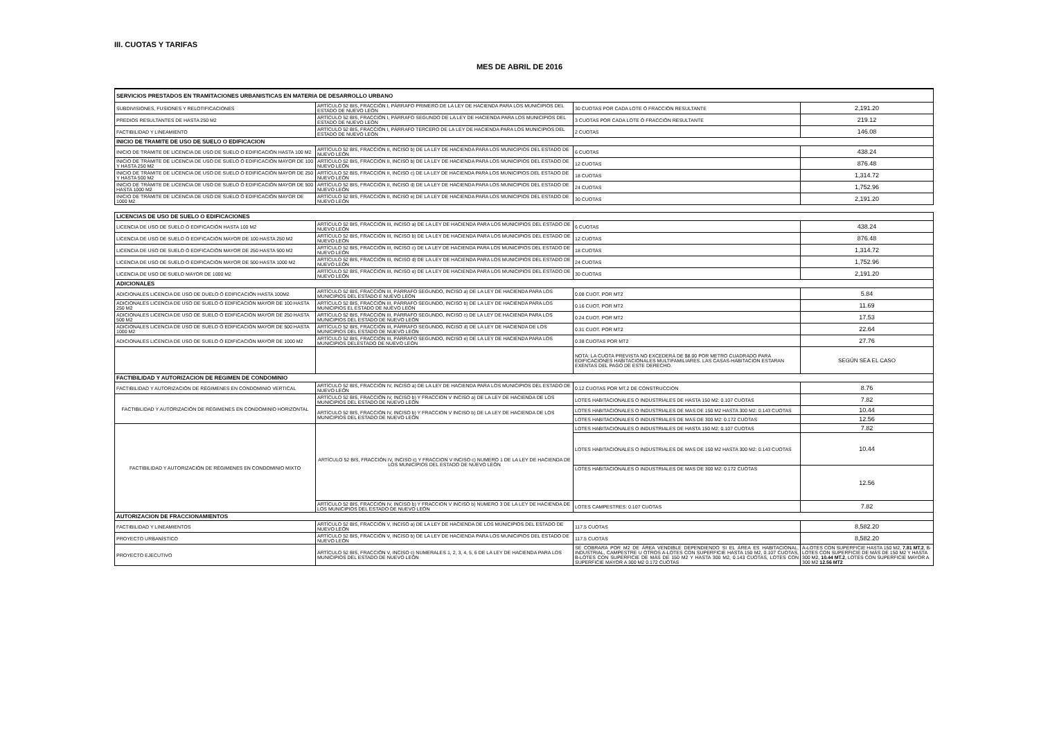III. CUOTAS Y TARIFAS
MES DE ABRIL DE 2016
| SERVICIOS PRESTADOS EN TRAMITACIONES URBANISTICAS EN MATERIA DE DESARROLLO URBANO | | | |
| SUBDIVISIONES, FUSIONES Y RELOTIFICACIONES | ARTÍCULO 52 BIS, FRACCIÓN I, PÁRRAFO PRIMERO DE LA LEY DE HACIENDA PARA LOS MUNICIPIOS DEL ESTADO DE NUEVO LEÓN | 30 CUOTAS POR CADA LOTE Ó FRACCIÓN RESULTANTE | 2,191.20 |
| PREDIOS RESULTANTES DE HASTA 250 M2 | ARTÍCULO 52 BIS, FRACCIÓN I, PÁRRAFO SEGUNDO DE LA LEY DE HACIENDA PARA LOS MUNICIPIOS DEL ESTADO DE NUEVO LEÓN | 3 CUOTAS POR CADA LOTE Ó FRACCIÓN RESULTANTE | 219.12 |
| FACTIBILIDAD Y LINEAMIENTO | ARTÍCULO 52 BIS, FRACCIÓN I, PÁRRAFO TERCERO DE LA LEY DE HACIENDA PARA LOS MUNICIPIOS DEL ESTADO DE NUEVO LEÓN | 2 CUOTAS | 146.08 |
| INICIO DE TRAMITE DE USO DE SUELO O EDIFICACION | | | |
| INICIO DE TRÁMITE DE LICENCIA DE USO DE SUELO O EDIFICACIÓN HASTA 100 M2 | ARTÍCULO 52 BIS, FRACCIÓN II, INCISO b) DE LA LEY DE HACIENDA PARA LOS MUNICIPIOS DEL ESTADO DE NUEVO LEÓN | 6 CUOTAS | 438.24 |
| INICIO DE TRÁMITE DE LICENCIA DE USO DE SUELO Ó EDIFICACIÓN MAYOR DE 100 Y HASTA 250 M2 | ARTÍCULO 52 BIS, FRACCIÓN II, INCISO b) DE LA LEY DE HACIENDA PARA LOS MUNICIPIOS DEL ESTADO DE NUEVO LEÓN | 12 CUOTAS | 876.48 |
| INICIO DE TRÁMITE DE LICENCIA DE USO DE SUELO Ó EDIFICACIÓN MAYOR DE 250 Y HASTA 500 M2 | ARTÍCULO 52 BIS, FRACCIÓN II, INCISO c) DE LA LEY DE HACIENDA PARA LOS MUNICIPIOS DEL ESTADO DE NUEVO LEÓN | 18 CUOTAS | 1,314.72 |
| INICIO DE TRÁMITE DE LICENCIA DE USO DE SUELO Ó EDIFICACIÓN MAYOR DE 500 HASTA 1000 M2 | ARTÍCULO 52 BIS, FRACCIÓN II, INCISO d) DE LA LEY DE HACIENDA PARA LOS MUNICIPIOS DEL ESTADO DE NUEVO LEÓN | 24 CUOTAS | 1,752.96 |
| INICIO DE TRÁMITE DE LICENCIA DE USO DE SUELO Ó EDIFICACIÓN MAYOR DE 1000 M2 | ARTÍCULO 52 BIS, FRACCIÓN II, INCISO e) DE LA LEY DE HACIENDA PARA LOS MUNICIPIOS DEL ESTADO DE NUEVO LEÓN | 30 CUOTAS | 2,191.20 |
| LICENCIAS DE USO DE SUELO O EDIFICACIONES | | | |
| LICENCIA DE USO DE SUELO Ó EDIFICACIÓN HASTA 100 M2 | ARTÍCULO 52 BIS, FRACCIÓN III, INCISO a) DE LA LEY DE HACIENDA PARA LOS MUNICIPIOS DEL ESTADO DE NUEVO LEÓN | 6 CUOTAS | 438.24 |
| LICENCIA DE USO DE SUELO Ó EDIFICACIÓN MAYOR DE 100 HASTA 250 M2 | ARTÍCULO 52 BIS, FRACCIÓN III, INCISO b) DE LA LEY DE HACIENDA PARA LOS MUNICIPIOS DEL ESTADO DE NUEVO LEÓN | 12 CUOTAS | 876.48 |
| LICENCIA DE USO DE SUELO Ó EDIFICACIÓN MAYOR DE 250 HASTA 500 M2 | ARTÍCULO 52 BIS, FRACCIÓN III, INCISO c) DE LA LEY DE HACIENDA PARA LOS MUNICIPIOS DEL ESTADO DE NUEVO LEÓN | 18 CUOTAS | 1,314.72 |
| LICENCIA DE USO DE SUELO Ó EDIFICACIÓN MAYOR DE 500 HASTA 1000 M2 | ARTÍCULO 52 BIS, FRACCIÓN III, INCISO d) DE LA LEY DE HACIENDA PARA LOS MUNICIPIOS DEL ESTADO DE NUEVO LEÓN | 24 CUOTAS | 1,752.96 |
| LICENCIA DE USO DE SUELO MAYOR DE 1000 M2 | ARTÍCULO 52 BIS, FRACCIÓN III, INCISO e) DE LA LEY DE HACIENDA PARA LOS MUNICIPIOS DEL ESTADO DE NUEVO LEÓN | 30 CUOTAS | 2,191.20 |
| ADICIONALES | | | |
| ADICIONALES LICENCIA DE USO DE DUELO Ó EDIFICACIÓN HASTA 100M2 | ARTÍCULO 52 BIS, FRACCIÓN III, PÁRRAFO SEGUNDO, INCISO a) DE LA LEY DE HACIENDA PARA LOS MUNICIPIOS DEL ESTADO E NUEVO LEÓN | 0.08 CUOT. POR MT2 | 5.84 |
| ADICIONALES LICENCIA DE USO DE SUELO Ó EDIFICACIÓN MAYOR DE 100 HASTA 250 M2 | ARTÍCULO 52 BIS, FRACCIÓN III, PÁRRAFO SEGUNDO, INCISO b) DE LA LEY DE HACIENDA PARA LOS MUNICIPIOS EL ESTADO DE NUEVO LEÓN | 0.16 CUOT. POR MT2 | 11.69 |
| ADICIONALES LICENCIA DE USO DE SUELO Ó EDIFICACIÓN MAYOR DE 250 HASTA 500 M2 | ARTÍCULO 52 BIS, FRACCIÓN III, PÁRRAFO SEGUNDO, INCISO c) DE LA LEY DE HACIENDA PARA LOS MUNICIPIOS DEL ESTADO DE NUEVO LEÓN | 0.24 CUOT. POR MT2 | 17.53 |
| ADICIONALES LICENCIA DE USO DE SUELO Ó EDIFICACIÓN MAYOR DE 500 HASTA 1000 M2 | ARTÍCULO 52 BIS, FRACCIÓN III, PÁRRAFO SEGUNDO, INCISO d) DE LA LEY DE HACIENDA DE LOS MUNICIPIOS DEL ESTADO DE NUEVO LEÓN | 0.31 CUOT. POR MT2 | 22.64 |
| ADICIONALES LICENCIA DE USO DE SUELO Ó EDIFICACIÓN MAYOR DE 1000 M2 | ARTÍCULO 52 BIS, FRACCIÓN III, PÁRRAFO SEGUNDO, INCISO e) DE LA LEY DE HACIENDA PARA LOS MUNICIPIOS DELESTADO DE NUEVO LEÓN | 0.38 CUOTAS POR MT2 | 27.76 |
| | | NOTA: LA CUOTA PREVISTA NO EXCEDERÁ DE $8.00 POR METRO CUADRADO PARA EDIFICACIONES HABITACIONALES MULTIFAMILIARES. LAS CASAS-HABITACION ESTARAN EXENTAS DEL PAGO DE ESTE DERECHO. | SEGÚN SEA EL CASO |
| FACTIBILIDAD Y AUTORIZACION DE REGIMEN DE CONDOMINIO | | | |
| FACTIBILIDAD Y AUTORIZACIÓN DE RÉGIMENES EN CONDOMINIO VERTICAL | ARTÍCULO 52 BIS, FRACCIÓN IV, INCISO a) DE LA LEY DE HACIENDA PARA LOS MUNICIPIOS DEL ESTADO DE NUEVO LEÓN | 0.12 CUOTAS POR MT.2 DE CONSTRUCCION | 8.76 |
| FACTIBILIDAD Y AUTORIZACIÓN DE RÉGIMENES EN CONDOMINIO HORIZONTAL | ARTÍCULO 52 BIS, FRACCIÓN IV, INCISO b) Y FRACCION V INCISO a) DE LA LEY DE HACIENDA DE LOS MUNICIPIOS DEL ESTADO DE NUEVO LEÓN | LOTES HABITACIONALES O INDUSTRIALES DE HASTA 150 M2: 0.107 CUOTAS | 7.82 |
| | ARTÍCULO 52 BIS, FRACCIÓN IV, INCISO b) Y FRACCION V INCISO b) DE LA LEY DE HACIENDA DE LOS MUNICIPIOS DEL ESTADO DE NUEVO LEÓN | LOTES HABITACIONALES O INDUSTRIALES DE MAS DE 150 M2 HASTA 300 M2: 0.143 CUOTAS | 10.44 |
| | | LOTES HABITACIONALES O INDUSTRIALES DE MAS DE 300 M2: 0.172 CUOTAS | 12.56 |
| FACTIBILIDAD Y AUTORIZACIÓN DE RÉGIMENES EN CONDOMINIO MIXTO | ARTÍCULO 52 BIS, FRACCIÓN IV, INCISO c) Y FRACCION V INCISO c) NUMERO 1 DE LA LEY DE HACIENDA DE LOS MUNICIPIOS DEL ESTADO DE NUEVO LEÓN | LOTES HABITACIONALES O INDUSTRIALES DE HASTA 150 M2: 0.107 CUOTAS | 7.82 |
| | | LOTES HABITACIONALES O INDUSTRIALES DE MAS DE 150 M2 HASTA 300 M2: 0.143 CUOTAS | 10.44 |
| | | LOTES HABITACIONALES O INDUSTRIALES DE MAS DE 300 M2: 0.172 CUOTAS | 12.56 |
| | ARTÍCULO 52 BIS, FRACCIÓN IV, INCISO b) Y FRACCION V INCISO b) NUMERO 3 DE LA LEY DE HACIENDA DE LOS MUNICIPIOS DEL ESTADO DE NUEVO LEÓN | LOTES CAMPESTRES: 0.107 CUOTAS | 7.82 |
| AUTORIZACION DE FRACCIONAMIENTOS | | | |
| FACTIBILIDAD Y LINEAMIENTOS | ARTÍCULO 52 BIS, FRACCIÓN V, INCISO a) DE LA LEY DE HACIENDA DE LOS MUNICIPIOS DEL ESTADO DE NUEVO LEÓN | 117.5 CUOTAS | 8,582.20 |
| PROYECTO URBANÍSTICO | ARTÍCULO 52 BIS, FRACCIÓN V, INCISO b) DE LA LEY DE HACIENDA PARA LOS MUNICIPIOS DEL ESTADO DE NUEVO LEÓN | 117.5 CUOTAS | 8,582.20 |
| PROYECTO EJECUTIVO | ARTÍCULO 52 BIS, FRACCIÓN V, INCISO c) NUMERALES 1, 2, 3, 4, 5, 6 DE LA LEY DE HACIENDA PARA LOS MUNICIPIOS DEL ESTADO DE NUEVO LEÓN | SE COBRARA POR M2 DE ÁREA VENDIBLE DEPENDIENDO SI EL ÁREA ES HABITACIONAL, INDUSTRIAL, CAMPESTRE U OTROS A-LOTES CON SUPERFICIE HASTA 150 M2, 0.107 CUOTAS, B-LOTES CON SUPERFICIE DE MÁS DE 150 M2 Y HASTA 300 M2, 0.143 CUOTAS, LOTES CON SUPERFICIE MAYOR A 300 M2 0.172 CUOTAS | A-LOTES CON SUPERFICIE HASTA 150 M2, 7.81 MT.2 , B-LOTES CON SUPERFICIE DE MÁS DE 150 M2 Y HASTA 300 M2, 10.44 MT.2 , LOTES CON SUPERFICIE MAYOR A 300 M2 12.56 MT2 |